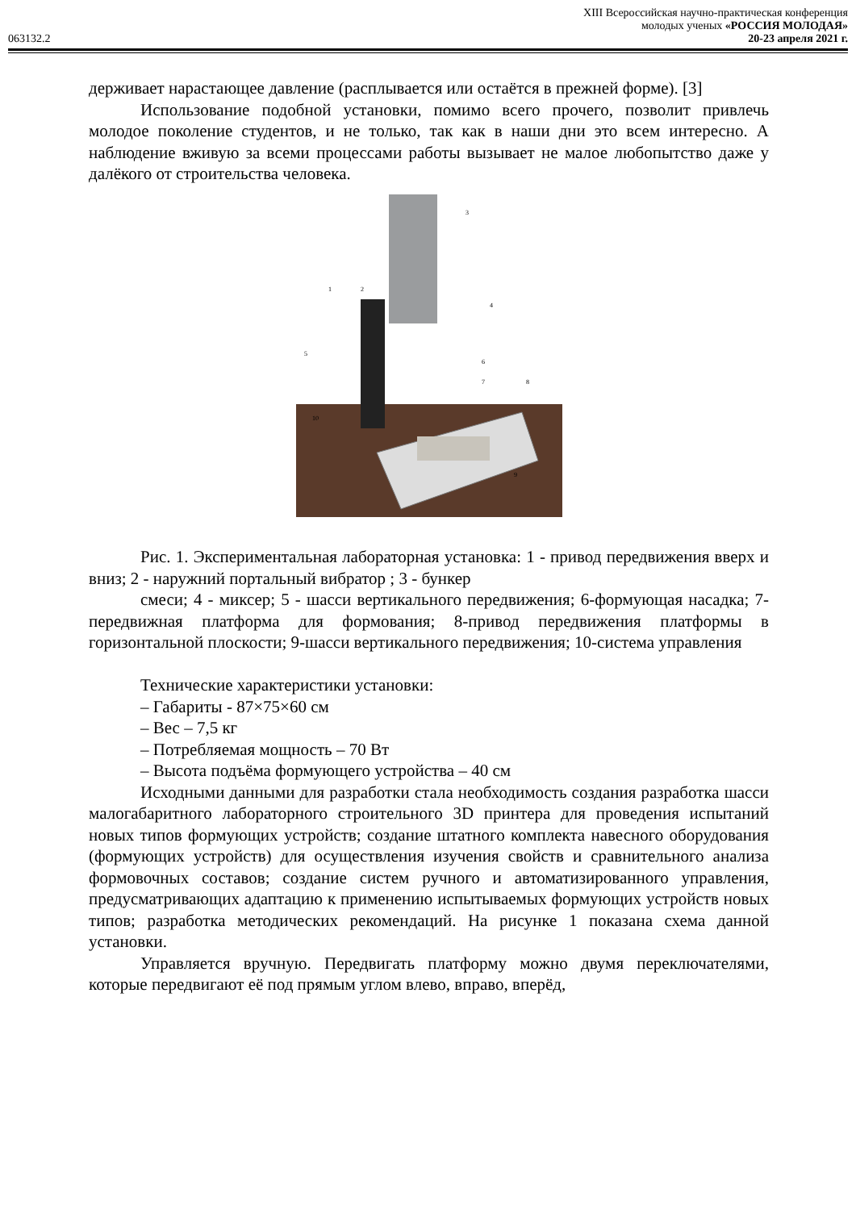XIII Всероссийская научно-практическая конференция
молодых ученых «РОССИЯ МОЛОДАЯ»
063132.2 20-23 апреля 2021 г.
держивает нарастающее давление (расплывается или остаётся в прежней форме). [3]
Использование подобной установки, помимо всего прочего, позволит привлечь молодое поколение студентов, и не только, так как в наши дни это всем интересно. А наблюдение вживую за всеми процессами работы вызывает не малое любопытство даже у далёкого от строительства человека.
3
1
2
4
5
6
7
8
9
10
Рис. 1. Экспериментальная лабораторная установка: 1 - привод передвижения вверх и вниз; 2 - наружний портальный вибратор ; 3 - бункер
смеси; 4 - миксер; 5 - шасси вертикального передвижения; 6-формующая насадка; 7-передвижная платформа для формования; 8-привод передвижения платформы в горизонтальной плоскости; 9-шасси вертикального передвижения; 10-система управления
Технические характеристики установки:
– Габариты - 87×75×60 см
– Вес – 7,5 кг
– Потребляемая мощность – 70 Вт
– Высота подъёма формующего устройства – 40 см
Исходными данными для разработки стала необходимость создания разработка шасси малогабаритного лабораторного строительного 3D принтера для проведения испытаний новых типов формующих устройств; создание штатного комплекта навесного оборудования (формующих устройств) для осуществления изучения свойств и сравнительного анализа формовочных составов; создание систем ручного и автоматизированного управления, предусматривающих адаптацию к применению испытываемых формующих устройств новых типов; разработка методических рекомендаций. На рисунке 1 показана схема данной установки.
Управляется вручную. Передвигать платформу можно двумя переключателями, которые передвигают её под прямым углом влево, вправо, вперёд,